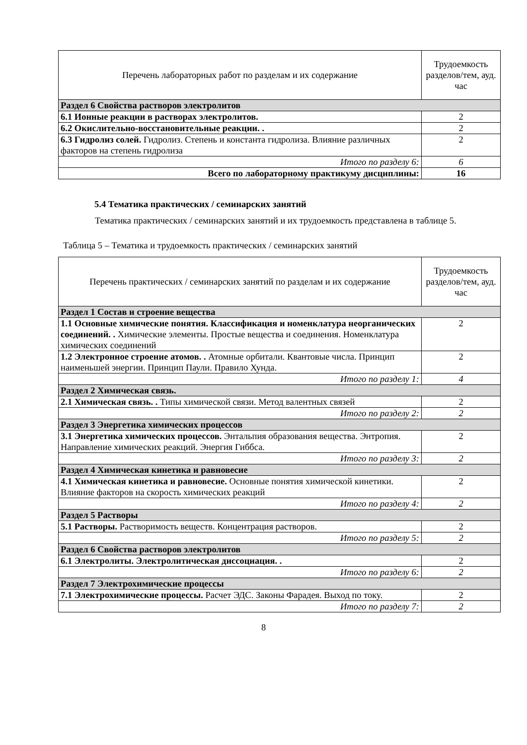| Перечень лабораторных работ по разделам и их содержание | Трудоемкость разделов/тем, ауд. час |
| --- | --- |
| Раздел 6 Свойства растворов электролитов | |
| 6.1 Ионные реакции в растворах электролитов. | 2 |
| 6.2 Окислительно-восстановительные реакции. . | 2 |
| 6.3 Гидролиз солей. Гидролиз. Степень и константа гидролиза. Влияние различных факторов на степень гидролиза | 2 |
| Итого по разделу 6: | 6 |
| Всего по лабораторному практикуму дисциплины: | 16 |
5.4 Тематика практических / семинарских занятий
Тематика практических / семинарских занятий и их трудоемкость представлена в таблице 5.
Таблица 5 – Тематика и трудоемкость практических / семинарских занятий
| Перечень практических / семинарских занятий по разделам и их содержание | Трудоемкость разделов/тем, ауд. час |
| --- | --- |
| Раздел 1 Состав и строение вещества | |
| 1.1 Основные химические понятия. Классификация и номенклатура неорганических соединений. . Химические элементы. Простые вещества и соединения. Номенклатура химических соединений | 2 |
| 1.2 Электронное строение атомов. . Атомные орбитали. Квантовые числа. Принцип наименьшей энергии. Принцип Паули. Правило Хунда. | 2 |
| Итого по разделу 1: | 4 |
| Раздел 2 Химическая связь. | |
| 2.1 Химическая связь. . Типы химической связи. Метод валентных связей | 2 |
| Итого по разделу 2: | 2 |
| Раздел 3 Энергетика химических процессов | |
| 3.1 Энергетика химических процессов. Энтальпия образования вещества. Энтропия. Направление химических реакций. Энергия Гиббса. | 2 |
| Итого по разделу 3: | 2 |
| Раздел 4 Химическая кинетика и равновесие | |
| 4.1 Химическая кинетика и равновесие. Основные понятия химической кинетики. Влияние факторов на скорость химических реакций | 2 |
| Итого по разделу 4: | 2 |
| Раздел 5 Растворы | |
| 5.1 Растворы. Растворимость веществ. Концентрация растворов. | 2 |
| Итого по разделу 5: | 2 |
| Раздел 6 Свойства растворов электролитов | |
| 6.1 Электролиты. Электролитическая диссоциация. . | 2 |
| Итого по разделу 6: | 2 |
| Раздел 7 Электрохимические процессы | |
| 7.1 Электрохимические процессы. Расчет ЭДС. Законы Фарадея. Выход по току. | 2 |
| Итого по разделу 7: | 2 |
8